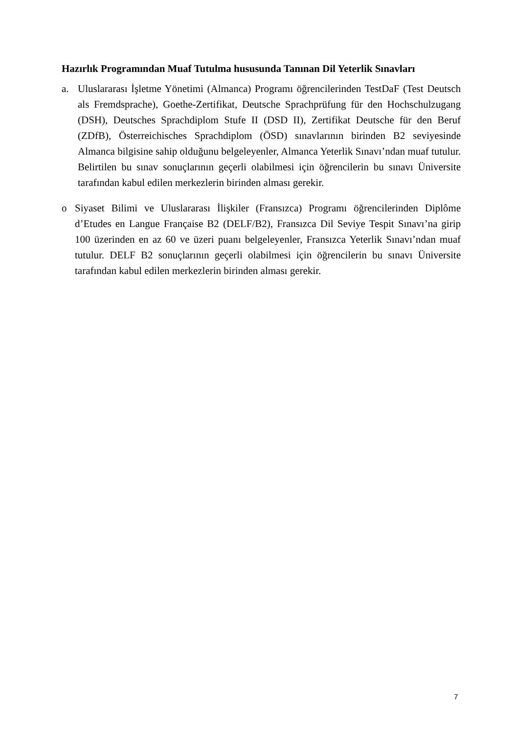Hazırlık Programından Muaf Tutulma hususunda Tanınan Dil Yeterlik Sınavları
a. Uluslararası İşletme Yönetimi (Almanca) Programı öğrencilerinden TestDaF (Test Deutsch als Fremdsprache), Goethe-Zertifikat, Deutsche Sprachprüfung für den Hochschulzugang (DSH), Deutsches Sprachdiplom Stufe II (DSD II), Zertifikat Deutsche für den Beruf (ZDfB), Österreichisches Sprachdiplom (ÖSD) sınavlarının birinden B2 seviyesinde Almanca bilgisine sahip olduğunu belgeleyenler, Almanca Yeterlik Sınavı’ndan muaf tutulur. Belirtilen bu sınav sonuçlarının geçerli olabilmesi için öğrencilerin bu sınavı Üniversite tarafından kabul edilen merkezlerin birinden alması gerekir.
o Siyaset Bilimi ve Uluslararası İlişkiler (Fransızca) Programı öğrencilerinden Diplôme d’Etudes en Langue Française B2 (DELF/B2), Fransızca Dil Seviye Tespit Sınavı’na girip 100 üzerinden en az 60 ve üzeri puanı belgeleyenler, Fransızca Yeterlik Sınavı’ndan muaf tutulur. DELF B2 sonuçlarının geçerli olabilmesi için öğrencilerin bu sınavı Üniversite tarafından kabul edilen merkezlerin birinden alması gerekir.
7